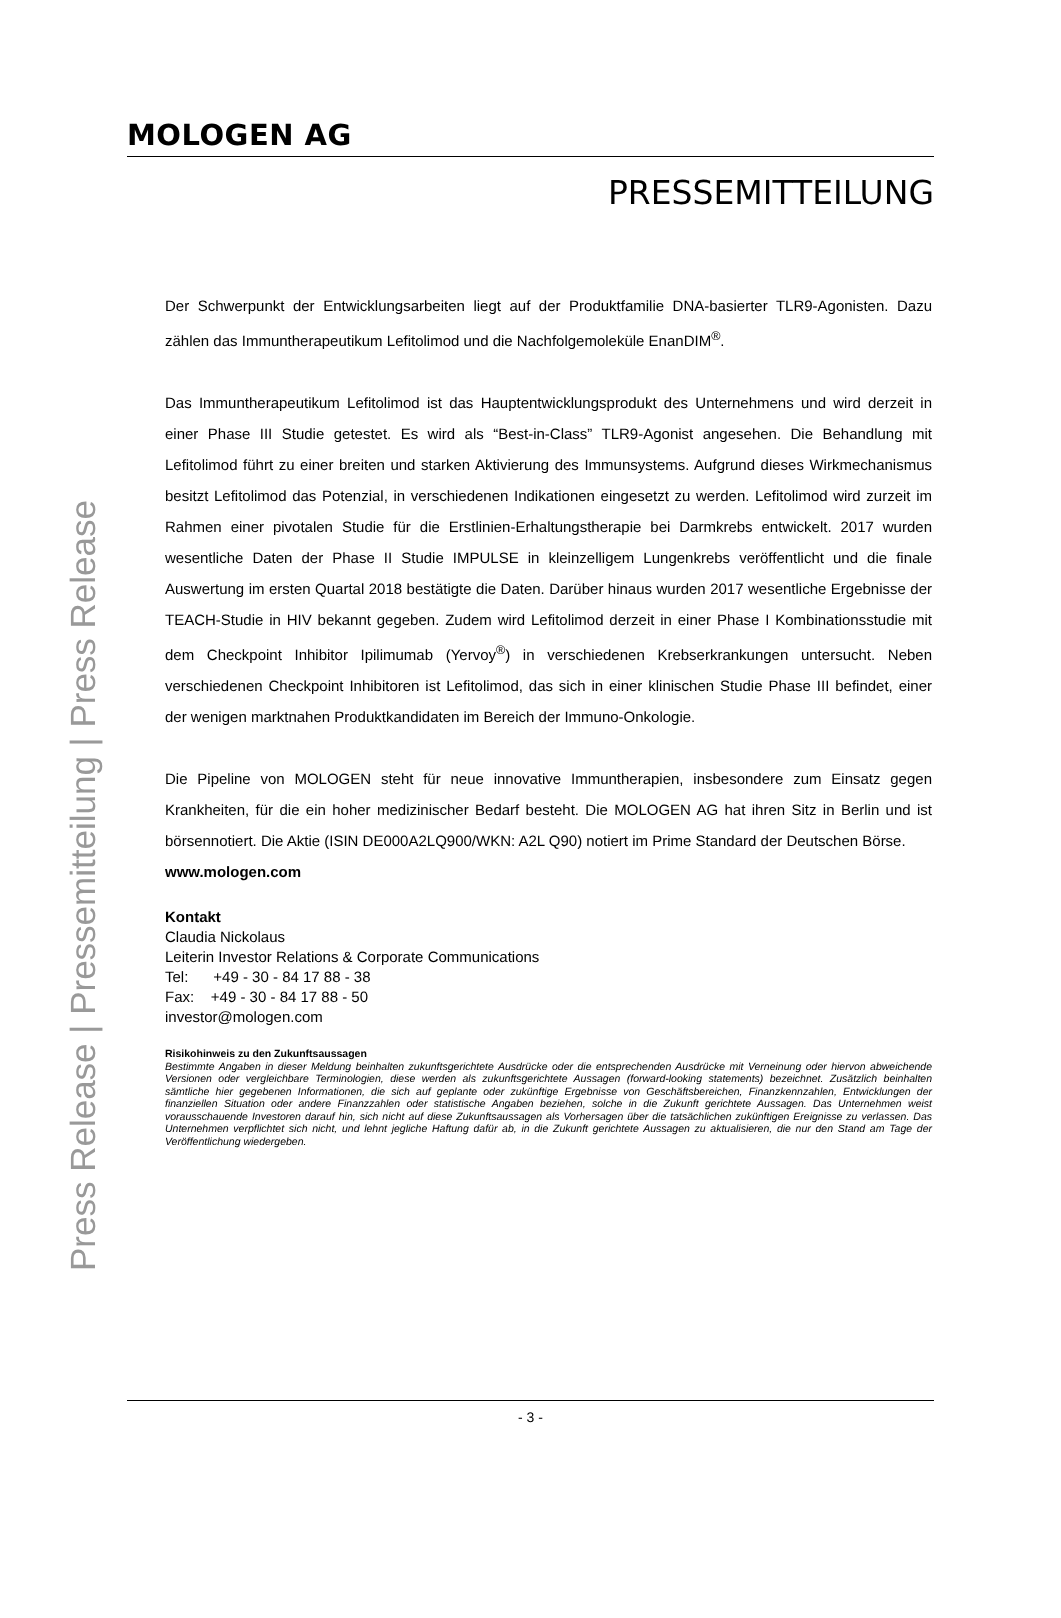MOLOGEN AG
PRESSEMITTEILUNG
Press Release | Pressemitteilung | Press Release
Der Schwerpunkt der Entwicklungsarbeiten liegt auf der Produktfamilie DNA-basierter TLR9-Agonisten. Dazu zählen das Immuntherapeutikum Lefitolimod und die Nachfolgemoleküle EnanDIM<sup>®</sup>.
Das Immuntherapeutikum Lefitolimod ist das Hauptentwicklungsprodukt des Unternehmens und wird derzeit in einer Phase III Studie getestet. Es wird als “Best-in-Class” TLR9-Agonist angesehen. Die Behandlung mit Lefitolimod führt zu einer breiten und starken Aktivierung des Immunsystems. Aufgrund dieses Wirkmechanismus besitzt Lefitolimod das Potenzial, in verschiedenen Indikationen eingesetzt zu werden. Lefitolimod wird zurzeit im Rahmen einer pivotalen Studie für die Erstlinien-Erhaltungstherapie bei Darmkrebs entwickelt. 2017 wurden wesentliche Daten der Phase II Studie IMPULSE in kleinzelligem Lungenkrebs veröffentlicht und die finale Auswertung im ersten Quartal 2018 bestätigte die Daten. Darüber hinaus wurden 2017 wesentliche Ergebnisse der TEACH-Studie in HIV bekannt gegeben. Zudem wird Lefitolimod derzeit in einer Phase I Kombinationsstudie mit dem Checkpoint Inhibitor Ipilimumab (Yervoy<sup>®</sup>) in verschiedenen Krebserkrankungen untersucht. Neben verschiedenen Checkpoint Inhibitoren ist Lefitolimod, das sich in einer klinischen Studie Phase III befindet, einer der wenigen marktnahen Produktkandidaten im Bereich der Immuno-Onkologie.
Die Pipeline von MOLOGEN steht für neue innovative Immuntherapien, insbesondere zum Einsatz gegen Krankheiten, für die ein hoher medizinischer Bedarf besteht. Die MOLOGEN AG hat ihren Sitz in Berlin und ist börsennotiert. Die Aktie (ISIN DE000A2LQ900/WKN: A2L Q90) notiert im Prime Standard der Deutschen Börse.
www.mologen.com
Kontakt
Claudia Nickolaus
Leiterin Investor Relations & Corporate Communications
Tel: +49 - 30 - 84 17 88 - 38
Fax: +49 - 30 - 84 17 88 - 50
investor@mologen.com
Risikohinweis zu den Zukunftsaussagen
Bestimmte Angaben in dieser Meldung beinhalten zukunftsgerichtete Ausdrücke oder die entsprechenden Ausdrücke mit Verneinung oder hiervon abweichende Versionen oder vergleichbare Terminologien, diese werden als zukunftsgerichtete Aussagen (forward-looking statements) bezeichnet. Zusätzlich beinhalten sämtliche hier gegebenen Informationen, die sich auf geplante oder zukünftige Ergebnisse von Geschäftsbereichen, Finanzkennzahlen, Entwicklungen der finanziellen Situation oder andere Finanzzahlen oder statistische Angaben beziehen, solche in die Zukunft gerichtete Aussagen. Das Unternehmen weist vorausschauende Investoren darauf hin, sich nicht auf diese Zukunftsaussagen als Vorhersagen über die tatsächlichen zukünftigen Ereignisse zu verlassen. Das Unternehmen verpflichtet sich nicht, und lehnt jegliche Haftung dafür ab, in die Zukunft gerichtete Aussagen zu aktualisieren, die nur den Stand am Tage der Veröffentlichung wiedergeben.
- 3 -